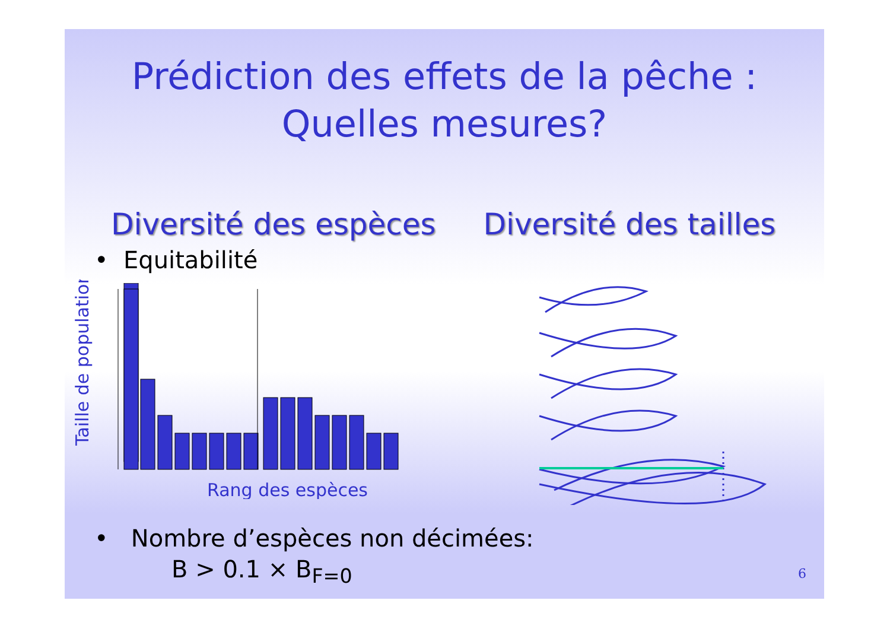Prédiction des effets de la pêche :
Quelles mesures?
Diversité des espèces Diversité des tailles
• Equitabilité
Taille de population
Rang des espèces
• Nombre d’espèces non décimées:
B > 0.1 × B<sub>F=0</sub>
6